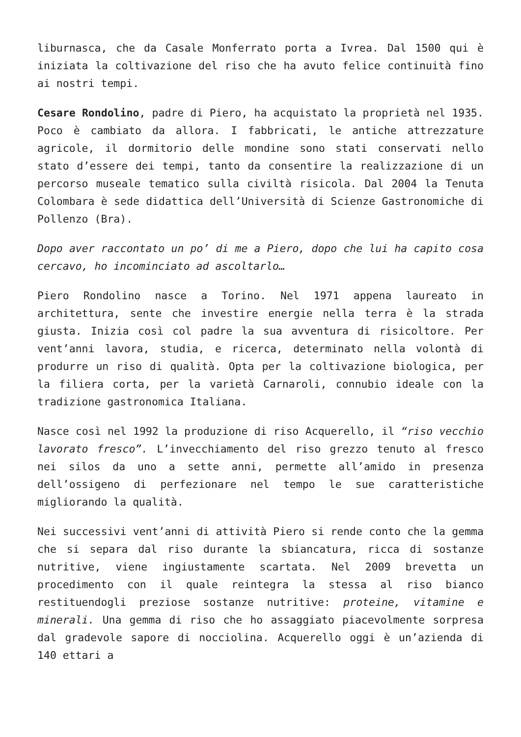liburnasca, che da Casale Monferrato porta a Ivrea. Dal 1500 qui è iniziata la coltivazione del riso che ha avuto felice continuità fino ai nostri tempi.
Cesare Rondolino, padre di Piero, ha acquistato la proprietà nel 1935. Poco è cambiato da allora. I fabbricati, le antiche attrezzature agricole, il dormitorio delle mondine sono stati conservati nello stato d’essere dei tempi, tanto da consentire la realizzazione di un percorso museale tematico sulla civiltà risicola. Dal 2004 la Tenuta Colombara è sede didattica dell’Università di Scienze Gastronomiche di Pollenzo (Bra).
Dopo aver raccontato un po’ di me a Piero, dopo che lui ha capito cosa cercavo, ho incominciato ad ascoltarlo…
Piero Rondolino nasce a Torino. Nel 1971 appena laureato in architettura, sente che investire energie nella terra è la strada giusta. Inizia così col padre la sua avventura di risicoltore. Per vent’anni lavora, studia, e ricerca, determinato nella volontà di produrre un riso di qualità. Opta per la coltivazione biologica, per la filiera corta, per la varietà Carnaroli, connubio ideale con la tradizione gastronomica Italiana.
Nasce così nel 1992 la produzione di riso Acquerello, il “riso vecchio lavorato fresco”. L’invecchiamento del riso grezzo tenuto al fresco nei silos da uno a sette anni, permette all’amido in presenza dell’ossigeno di perfezionare nel tempo le sue caratteristiche migliorando la qualità.
Nei successivi vent’anni di attività Piero si rende conto che la gemma che si separa dal riso durante la sbiancatura, ricca di sostanze nutritive, viene ingiustamente scartata. Nel 2009 brevetta un procedimento con il quale reintegra la stessa al riso bianco restituendogli preziose sostanze nutritive: proteine, vitamine e minerali. Una gemma di riso che ho assaggiato piacevolmente sorpresa dal gradevole sapore di nocciolina. Acquerello oggi è un’azienda di 140 ettari a